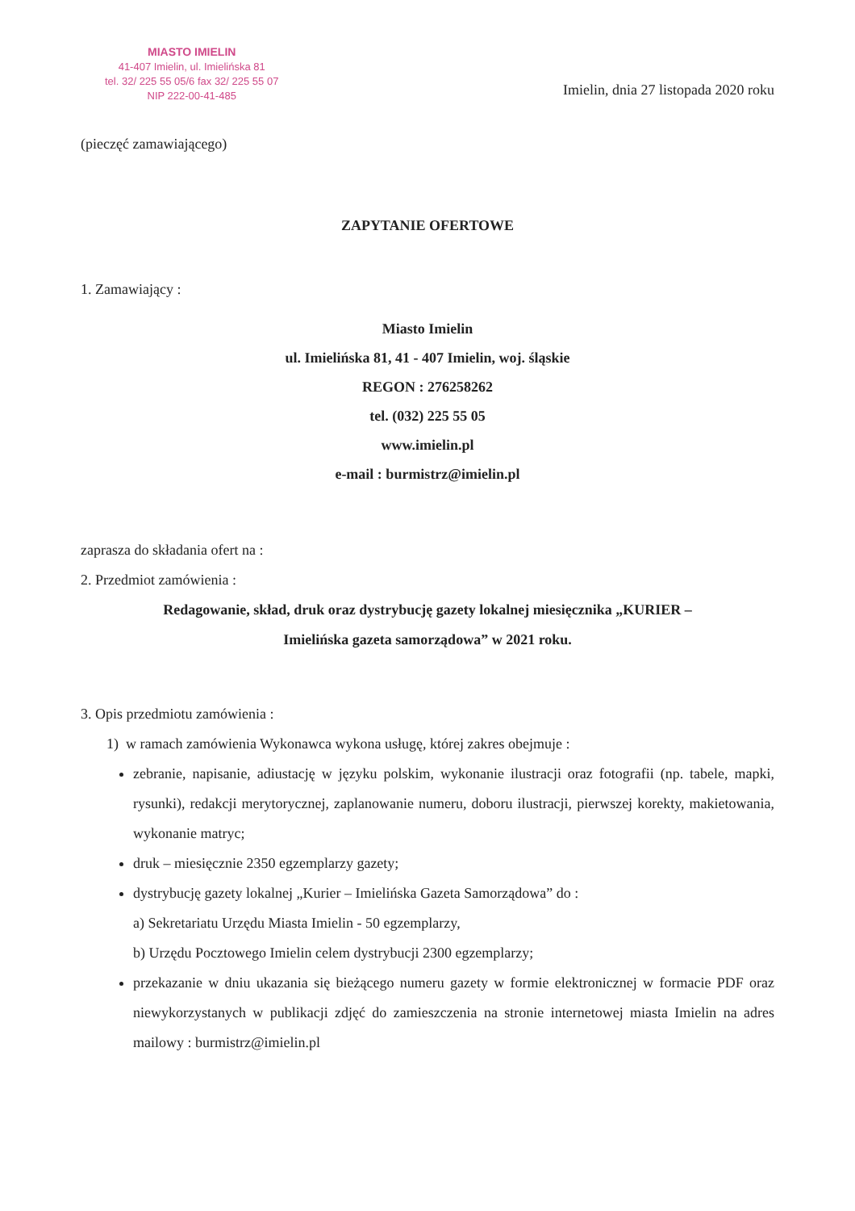MIASTO IMIELIN
41-407 Imielin, ul. Imielińska 81
tel. 32/ 225 55 05/6 fax 32/ 225 55 07
NIP 222-00-41-485
Imielin, dnia 27 listopada 2020 roku
(pieczęć zamawiającego)
ZAPYTANIE OFERTOWE
1. Zamawiający :
Miasto Imielin
ul. Imielińska 81, 41 - 407 Imielin, woj. śląskie
REGON : 276258262
tel. (032) 225 55 05
www.imielin.pl
e-mail : burmistrz@imielin.pl
zaprasza do składania ofert na :
2. Przedmiot zamówienia :
Redagowanie, skład, druk oraz dystrybucję gazety lokalnej miesięcznika „KURIER –
Imielińska gazeta samorządowa” w 2021 roku.
3. Opis przedmiotu zamówienia :
1) w ramach zamówienia Wykonawca wykona usługę, której zakres obejmuje :
zebranie, napisanie, adiustację w języku polskim, wykonanie ilustracji oraz fotografii (np. tabele, mapki, rysunki), redakcji merytorycznej, zaplanowanie numeru, doboru ilustracji, pierwszej korekty, makietowania, wykonanie matryc;
druk – miesięcznie 2350 egzemplarzy gazety;
dystrybucję gazety lokalnej „Kurier – Imielińska Gazeta Samorządowa” do :
a) Sekretariatu Urzędu Miasta Imielin - 50 egzemplarzy,
b) Urzędu Pocztowego Imielin celem dystrybucji 2300 egzemplarzy;
przekazanie w dniu ukazania się bieżącego numeru gazety w formie elektronicznej w formacie PDF oraz niewykorzystanych w publikacji zdjęć do zamieszczenia na stronie internetowej miasta Imielin na adres mailowy : burmistrz@imielin.pl